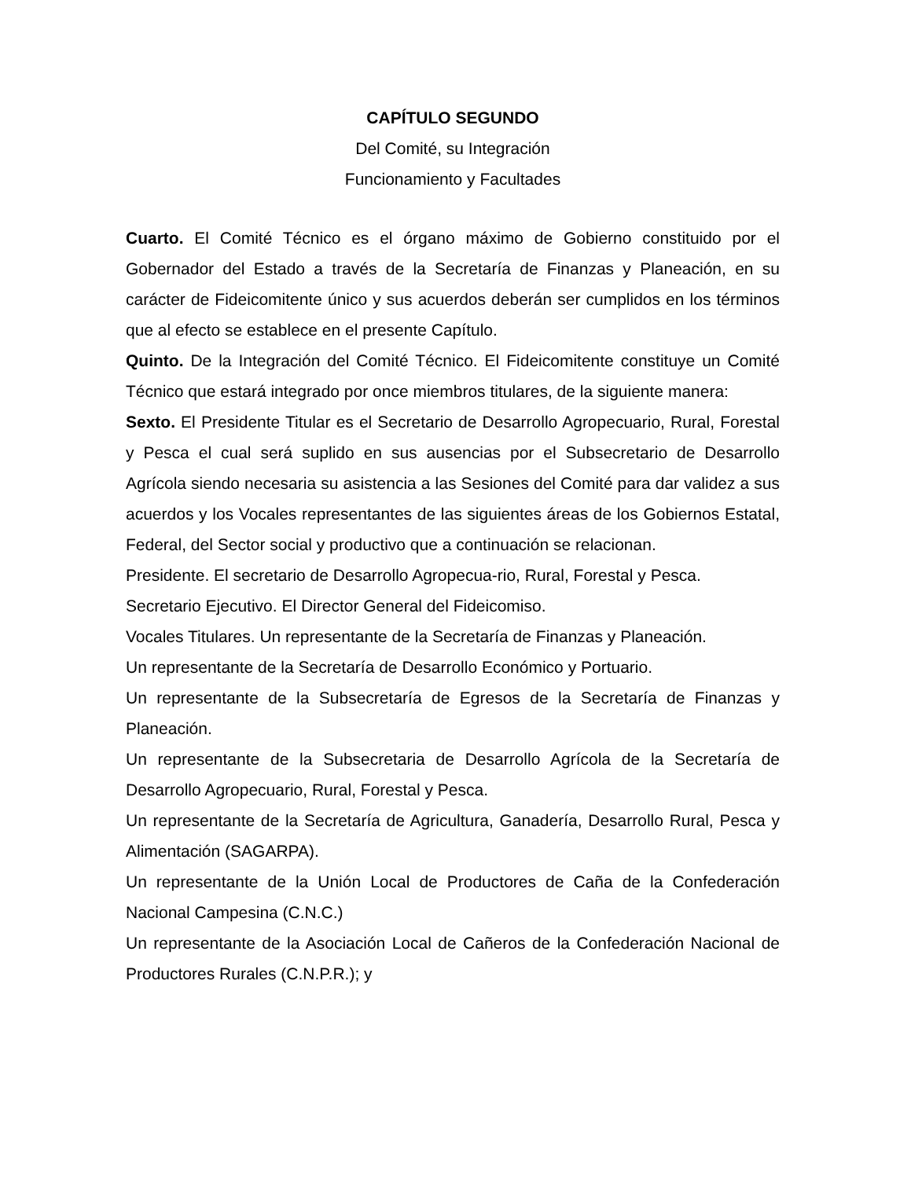CAPÍTULO SEGUNDO
Del Comité, su Integración
Funcionamiento y Facultades
Cuarto. El Comité Técnico es el órgano máximo de Gobierno constituido por el Gobernador del Estado a través de la Secretaría de Finanzas y Planeación, en su carácter de Fideicomitente único y sus acuerdos deberán ser cumplidos en los términos que al efecto se establece en el presente Capítulo.
Quinto. De la Integración del Comité Técnico. El Fideicomitente constituye un Comité Técnico que estará integrado por once miembros titulares, de la siguiente manera:
Sexto. El Presidente Titular es el Secretario de Desarrollo Agropecuario, Rural, Forestal y Pesca el cual será suplido en sus ausencias por el Subsecretario de Desarrollo Agrícola siendo necesaria su asistencia a las Sesiones del Comité para dar validez a sus acuerdos y los Vocales representantes de las siguientes áreas de los Gobiernos Estatal, Federal, del Sector social y productivo que a continuación se relacionan.
Presidente. El secretario de Desarrollo Agropecua-rio, Rural, Forestal y Pesca.
Secretario Ejecutivo. El Director General del Fideicomiso.
Vocales Titulares. Un representante de la Secretaría de Finanzas y Planeación.
Un representante de la Secretaría de Desarrollo Económico y Portuario.
Un representante de la Subsecretaría de Egresos de la Secretaría de Finanzas y Planeación.
Un representante de la Subsecretaria de Desarrollo Agrícola de la Secretaría de Desarrollo Agropecuario, Rural, Forestal y Pesca.
Un representante de la Secretaría de Agricultura, Ganadería, Desarrollo Rural, Pesca y Alimentación (SAGARPA).
Un representante de la Unión Local de Productores de Caña de la Confederación Nacional Campesina (C.N.C.)
Un representante de la Asociación Local de Cañeros de la Confederación Nacional de Productores Rurales (C.N.P.R.); y